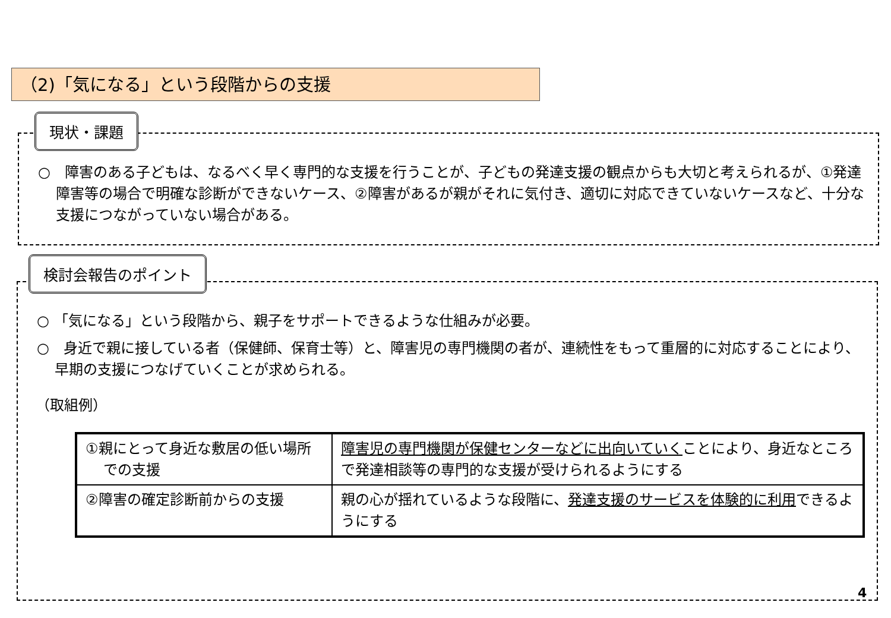（2)「気になる」という段階からの支援
現状・課題
○　障害のある子どもは、なるべく早く専門的な支援を行うことが、子どもの発達支援の観点からも大切と考えられるが、①発達障害等の場合で明確な診断ができないケース、②障害があるが親がそれに気付き、適切に対応できていないケースなど、十分な支援につながっていない場合がある。
検討会報告のポイント
○ 「気になる」という段階から、親子をサポートできるような仕組みが必要。
○　身近で親に接している者（保健師、保育士等）と、障害児の専門機関の者が、連続性をもって重層的に対応することにより、早期の支援につなげていくことが求められる。
（取組例）
| ①親にとって身近な敷居の低い場所での支援 | 障害児の専門機関が保健センターなどに出向いていく ことにより、身近なところで発達相談等の専門的な支援が受けられるようにする |
| ②障害の確定診断前からの支援 | 親の心が揺れているような段階に、 発達支援のサービスを体験的に利用 できるようにする |
4